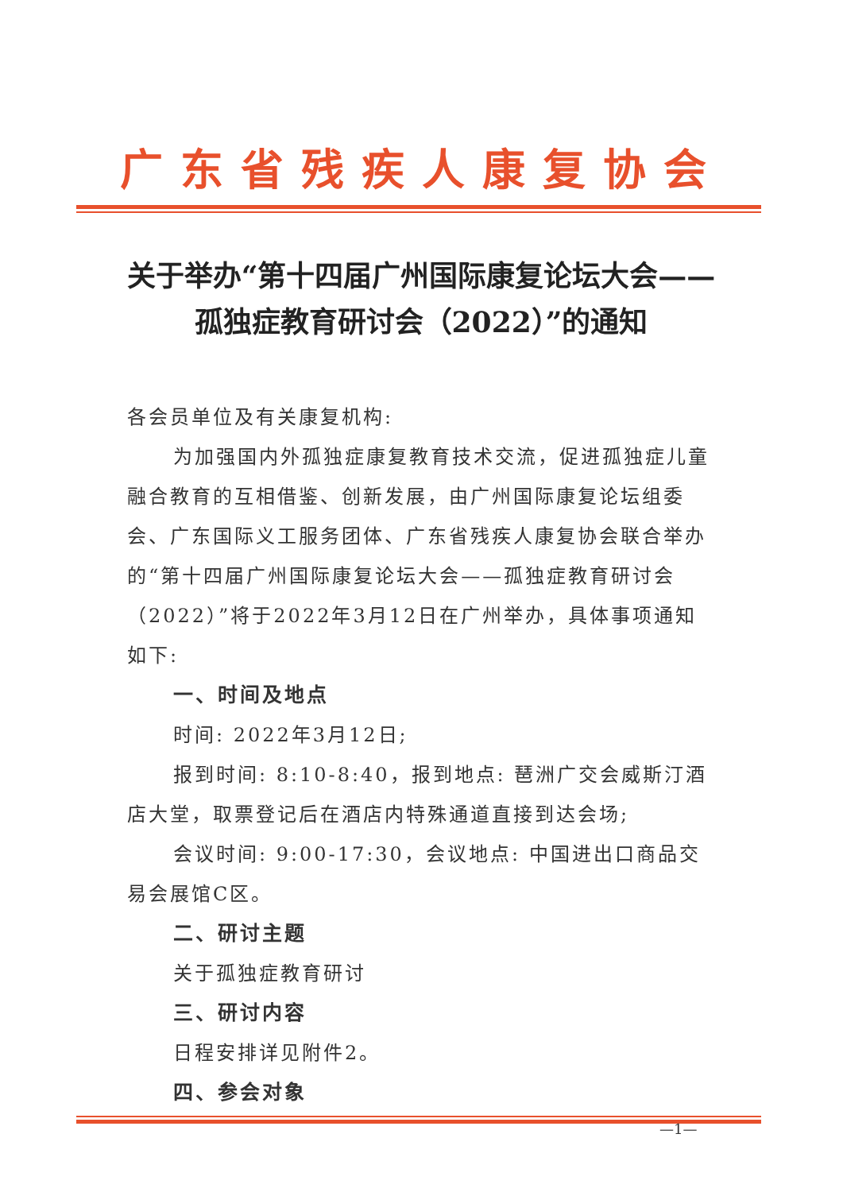广东省残疾人康复协会
关于举办“第十四届广州国际康复论坛大会——孤独症教育研讨会（2022）”的通知
各会员单位及有关康复机构:
为加强国内外孤独症康复教育技术交流，促进孤独症儿童融合教育的互相借鉴、创新发展，由广州国际康复论坛组委会、广东国际义工服务团体、广东省残疾人康复协会联合举办的“第十四届广州国际康复论坛大会——孤独症教育研讨会（2022）”将于2022年3月12日在广州举办，具体事项通知如下:
一、时间及地点
时间: 2022年3月12日;
报到时间: 8:10-8:40，报到地点: 琶洲广交会威斯汀酒店大堂，取票登记后在酒店内特殊通道直接到达会场;
会议时间: 9:00-17:30，会议地点: 中国进出口商品交易会展馆C区。
二、研讨主题
关于孤独症教育研讨
三、研讨内容
日程安排详见附件2。
四、参会对象
—1—